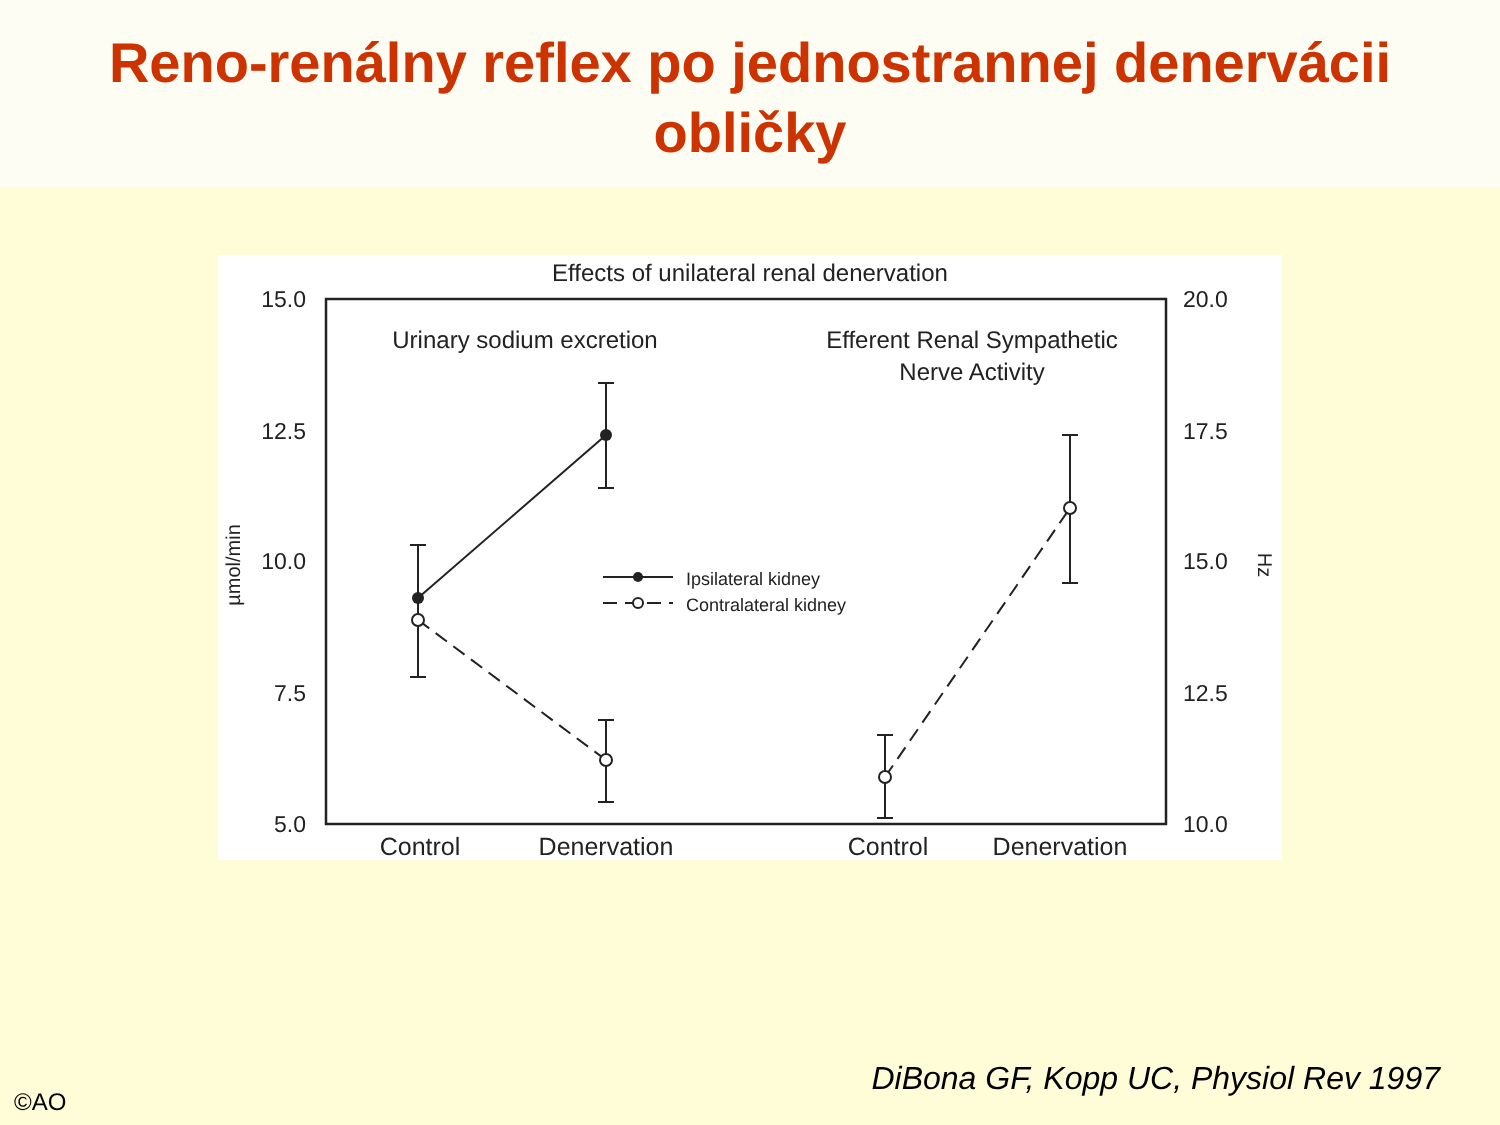Reno-renálny reflex po jednostrannej denervácii
obličky
Effects of unilateral renal denervation
15.0
12.5
10.0
7.5
5.0
20.0
17.5
15.0
12.5
10.0
µmol/min
Hz
Urinary sodium excretion
Efferent Renal Sympathetic
Nerve Activity
Control
Denervation
Control
Denervation
Ipsilateral kidney
Contralateral kidney
DiBona GF, Kopp UC, Physiol Rev 1997
©AO